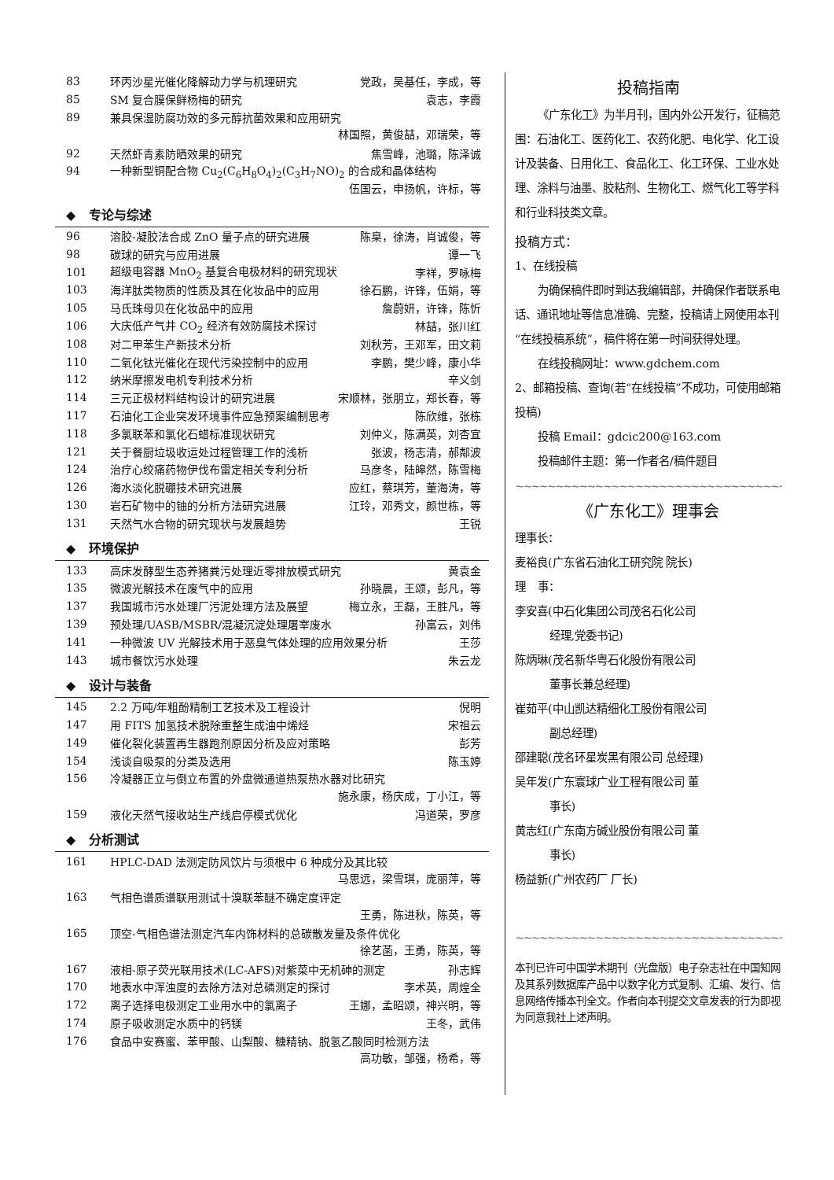83 环丙沙星光催化降解动力学与机理研究 党政，吴基任，李成，等
85 SM 复合膜保鲜杨梅的研究 袁志，李霞
89 兼具保湿防腐功效的多元醇抗菌效果和应用研究
林国照，黄俊喆，邓瑞荣，等
92 天然虾青素防晒效果的研究 焦雪峰，池璐，陈泽诚
94 一种新型铜配合物 Cu<sub>2</sub>(C<sub>6</sub>H<sub>8</sub>O<sub>4</sub>)<sub>2</sub>(C<sub>3</sub>H<sub>7</sub>NO)<sub>2</sub> 的合成和晶体结构
伍国云，申扬帆，许标，等
◆ 专论与综述
96 溶胶-凝胶法合成 ZnO 量子点的研究进展 陈臬，徐涛，肖诚俊，等
98 碳球的研究与应用进展 谭一飞
101 超级电容器 MnO<sub>2</sub> 基复合电极材料的研究现状 李祥，罗咏梅
103 海洋肽类物质的性质及其在化妆品中的应用 徐石鹏，许锋，伍娟，等
105 马氏珠母贝在化妆品中的应用 詹蔚妍，许锋，陈忻
106 大庆低产气井 CO<sub>2</sub> 经济有效防腐技术探讨 林喆，张川红
108 对二甲苯生产新技术分析 刘秋芳，王邓军，田文莉
110 二氧化钛光催化在现代污染控制中的应用 李鹏，樊少峰，康小华
112 纳米摩擦发电机专利技术分析 辛义剑
114 三元正极材料结构设计的研究进展 宋顺林，张朋立，郑长春，等
117 石油化工企业突发环境事件应急预案编制思考 陈欣维，张栋
118 多氯联苯和氯化石蜡标准现状研究 刘仲义，陈满英，刘杏宜
121 关于餐厨垃圾收运处过程管理工作的浅析 张波，杨志清，郝鄰波
124 治疗心绞痛药物伊伐布雷定相关专利分析 马彦冬，陆皞然，陈雪梅
126 海水淡化脱硼技术研究进展 应红，蔡琪芳，董海涛，等
130 岩石矿物中的铀的分析方法研究进展 江玲，邓秀文，颜世栋，等
131 天然气水合物的研究现状与发展趋势 王锐
◆ 环境保护
133 高床发酵型生态养猪粪污处理近零排放模式研究 黄袁金
135 微波光解技术在废气中的应用 孙晓晨，王颂，彭凡，等
137 我国城市污水处理厂污泥处理方法及展望 梅立永，王磊，王胜凡，等
139 预处理/UASB/MSBR/混凝沉淀处理屠宰废水 孙富云，刘伟
141 一种微波 UV 光解技术用于恶臭气体处理的应用效果分析 王莎
143 城市餐饮污水处理 朱云龙
◆ 设计与装备
145 2.2 万吨/年粗酚精制工艺技术及工程设计 倪明
147 用 FITS 加氢技术脱除重整生成油中烯烃 宋祖云
149 催化裂化装置再生器跑剂原因分析及应对策略 彭芳
154 浅谈自吸泵的分类及选用 陈玉婷
156 冷凝器正立与倒立布置的外盘微通道热泵热水器对比研究
施永康，杨庆成，丁小江，等
159 液化天然气接收站生产线启停模式优化 冯道荣，罗彦
◆ 分析测试
161 HPLC-DAD 法测定防风饮片与须根中 6 种成分及其比较
马思远，梁雪琪，庞丽萍，等
163 气相色谱质谱联用测试十溴联苯醚不确定度评定
王勇，陈进秋，陈英，等
165 顶空-气相色谱法测定汽车内饰材料的总碳散发量及条件优化
徐艺菡，王勇，陈英，等
167 液相-原子荧光联用技术(LC-AFS)对紫菜中无机砷的测定 孙志辉
170 地表水中浑浊度的去除方法对总磷测定的探讨 李术英，周煌全
172 离子选择电极测定工业用水中的氯离子 王娜，孟昭颂，神兴明，等
174 原子吸收测定水质中的钙镁 王冬，武伟
176 食品中安赛蜜、苯甲酸、山梨酸、糖精钠、脱氢乙酸同时检测方法
高功敏，邹强，杨希，等
投稿指南
  《广东化工》为半月刊，国内外公开发行，征稿范围：石油化工、医药化工、农药化肥、电化学、化工设计及装备、日用化工、食品化工、化工环保、工业水处理、涂料与油墨、胶粘剂、生物化工、燃气化工等学科和行业科技类文章。
投稿方式：
1、在线投稿
  为确保稿件即时到达我编辑部，并确保作者联系电话、通讯地址等信息准确、完整，投稿请上网使用本刊“在线投稿系统”，稿件将在第一时间获得处理。
  在线投稿网址：www.gdchem.com
2、邮箱投稿、查询(若“在线投稿”不成功，可使用邮箱投稿)
  投稿 Email：gdcic200@163.com
  投稿邮件主题：第一作者名/稿件题目
~~~~~~~~~~~~~~~~~~~~~~~~~~~~~~~~~~~~~~~~~~~~~~~~
《广东化工》理事会
理事长：
麦裕良(广东省石油化工研究院 院长)
理 事：
李安喜(中石化集团公司茂名石化公司
   经理,党委书记)
陈炳琳(茂名新华粤石化股份有限公司
   董事长兼总经理)
崔茹平(中山凯达精细化工股份有限公司
   副总经理)
邵建聪(茂名环星炭黑有限公司 总经理)
吴年发(广东寰球广业工程有限公司 董
   事长)
黄志红(广东南方碱业股份有限公司 董
   事长)
杨益新(广州农药厂 厂长)
~~~~~~~~~~~~~~~~~~~~~~~~~~~~~~~~~~~~~~~~~~~~~~~~
本刊已许可中国学术期刊（光盘版）电子杂志社在中国知网及其系列数据库产品中以数字化方式复制、汇编、发行、信息网络传播本刊全文。作者向本刊提交文章发表的行为即视为同意我社上述声明。